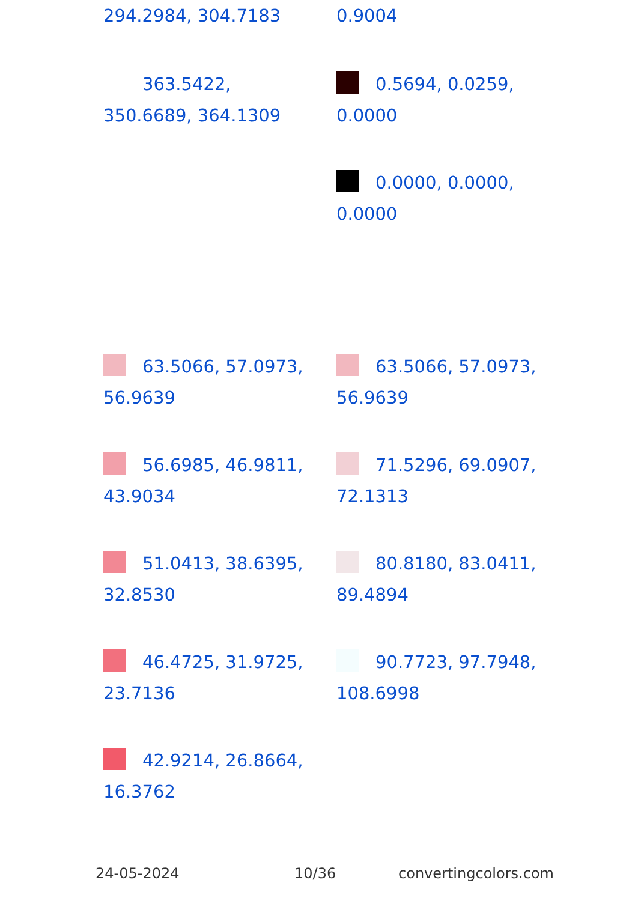294.2984, 304.7183 0.9004
363.5422, 350.6689, 364.1309
0.5694, 0.0259, 0.0000
0.0000, 0.0000, 0.0000
63.5066, 57.0973, 56.9639
63.5066, 57.0973, 56.9639
56.6985, 46.9811, 43.9034
71.5296, 69.0907, 72.1313
51.0413, 38.6395, 32.8530
80.8180, 83.0411, 89.4894
46.4725, 31.9725, 23.7136
90.7723, 97.7948, 108.6998
42.9214, 26.8664, 16.3762
24-05-2024 10/36 convertingcolors.com